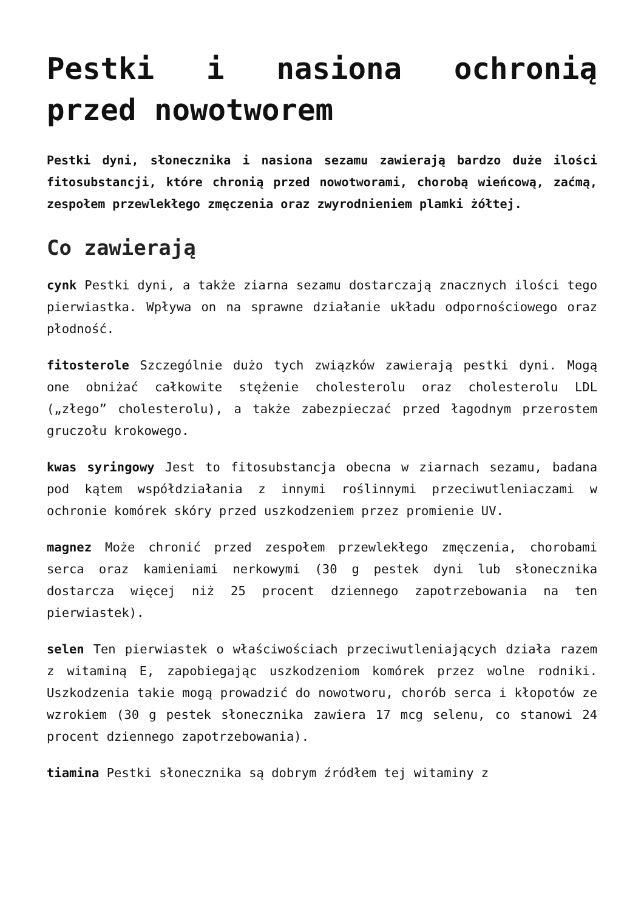Pestki i nasiona ochronią przed nowotworem
Pestki dyni, słonecznika i nasiona sezamu zawierają bardzo duże ilości fitosubstancji, które chronią przed nowotworami, chorobą wieńcową, zaćmą, zespołem przewlekłego zmęczenia oraz zwyrodnieniem plamki żółtej.
Co zawierają
cynk Pestki dyni, a także ziarna sezamu dostarczają znacznych ilości tego pierwiastka. Wpływa on na sprawne działanie układu odpornościowego oraz płodność.
fitosterole Szczególnie dużo tych związków zawierają pestki dyni. Mogą one obniżać całkowite stężenie cholesterolu oraz cholesterolu LDL („złego” cholesterolu), a także zabezpieczać przed łagodnym przerostem gruczołu krokowego.
kwas syringowy Jest to fitosubstancja obecna w ziarnach sezamu, badana pod kątem współdziałania z innymi roślinnymi przeciwutleniaczami w ochronie komórek skóry przed uszkodzeniem przez promienie UV.
magnez Może chronić przed zespołem przewlekłego zmęczenia, chorobami serca oraz kamieniami nerkowymi (30 g pestek dyni lub słonecznika dostarcza więcej niż 25 procent dziennego zapotrzebowania na ten pierwiastek).
selen Ten pierwiastek o właściwościach przeciwutleniających działa razem z witaminą E, zapobiegając uszkodzeniom komórek przez wolne rodniki. Uszkodzenia takie mogą prowadzić do nowotworu, chorób serca i kłopotów ze wzrokiem (30 g pestek słonecznika zawiera 17 mcg selenu, co stanowi 24 procent dziennego zapotrzebowania).
tiamina Pestki słonecznika są dobrym źródłem tej witaminy z